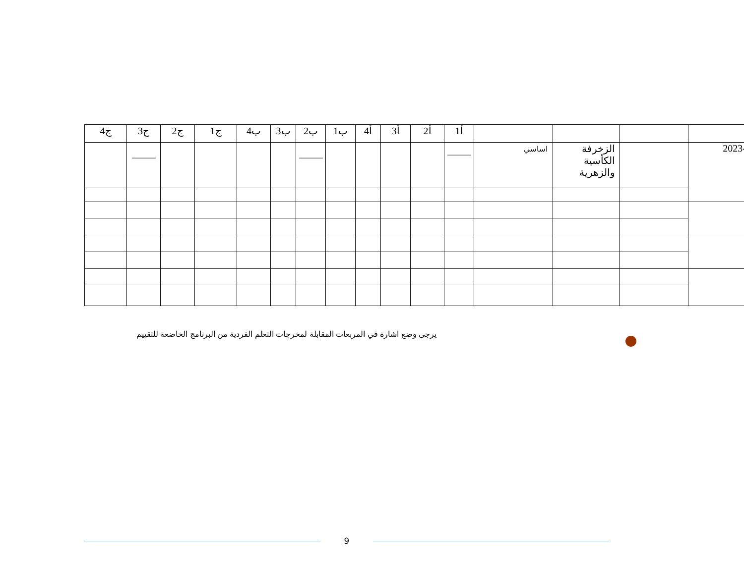| ج4 | ج3 | ج2 | ج1 | ب4 | ب3 | ب2 | ب1 | أ4 | أ3 | أ2 | أ1 | | | | |
| --- | --- | --- | --- | --- | --- | --- | --- | --- | --- | --- | --- | --- | --- | --- | --- |
| | | | | | | | | | | | | اساسي | الزخرفة الكأسية والزهرية | | 2023- |
يرجى وضع اشارة في المربعات المقابلة لمخرجات التعلم الفردية من البرنامج الخاضعة للتقييم
9